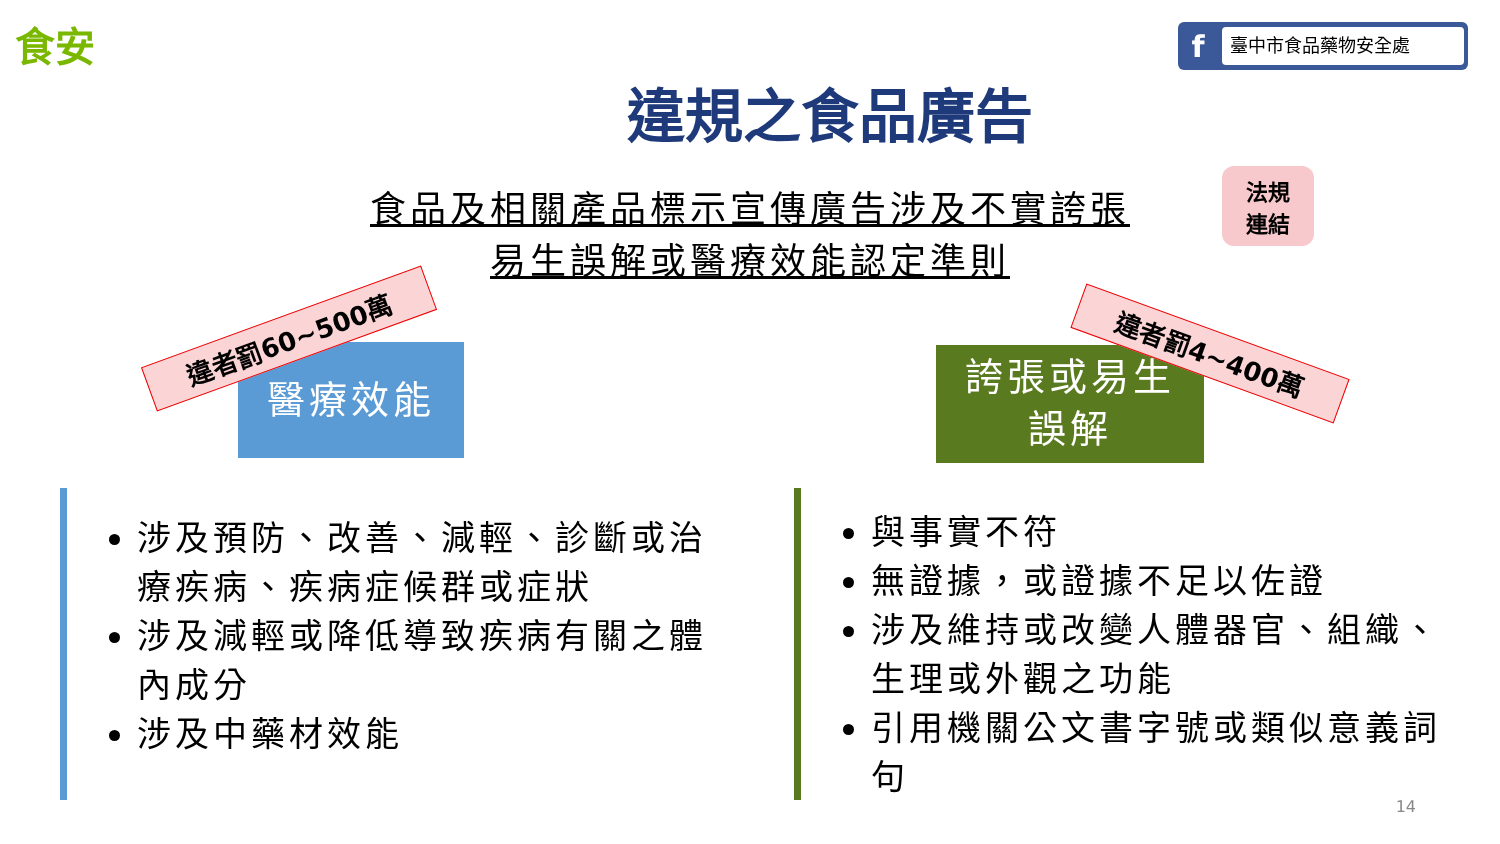食安 f臺中市食品藥物安全處
違規之食品廣告
食品及相關產品標示宣傳廣告涉及不實誇張
易生誤解或醫療效能認定準則
法規
連結
醫療效能
違者罰60~500萬
誇張或易生
誤解
違者罰4~400萬
涉及預防、改善、減輕、診斷或治療疾病、疾病症候群或症狀
涉及減輕或降低導致疾病有關之體內成分
涉及中藥材效能
與事實不符
無證據，或證據不足以佐證
涉及維持或改變人體器官、組織、生理或外觀之功能
引用機關公文書字號或類似意義詞句
14